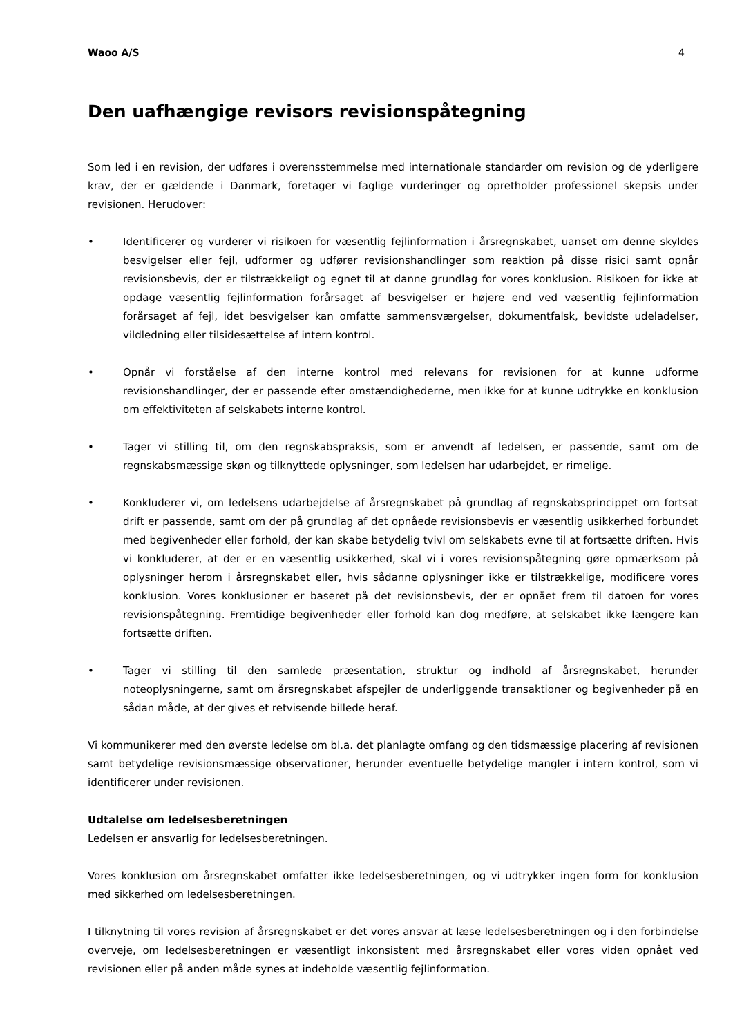Waoo A/S 4
Den uafhængige revisors revisionspåtegning
Som led i en revision, der udføres i overensstemmelse med internationale standarder om revision og de yderligere krav, der er gældende i Danmark, foretager vi faglige vurderinger og opretholder professionel skepsis under revisionen. Herudover:
• Identificerer og vurderer vi risikoen for væsentlig fejlinformation i årsregnskabet, uanset om denne skyldes besvigelser eller fejl, udformer og udfører revisionshandlinger som reaktion på disse risici samt opnår revisionsbevis, der er tilstrækkeligt og egnet til at danne grundlag for vores konklusion. Risikoen for ikke at opdage væsentlig fejlinformation forårsaget af besvigelser er højere end ved væsentlig fejlinformation forårsaget af fejl, idet besvigelser kan omfatte sammensværgelser, dokumentfalsk, bevidste udeladelser, vildledning eller tilsidesættelse af intern kontrol.
• Opnår vi forståelse af den interne kontrol med relevans for revisionen for at kunne udforme revisionshandlinger, der er passende efter omstændighederne, men ikke for at kunne udtrykke en konklusion om effektiviteten af selskabets interne kontrol.
• Tager vi stilling til, om den regnskabspraksis, som er anvendt af ledelsen, er passende, samt om de regnskabsmæssige skøn og tilknyttede oplysninger, som ledelsen har udarbejdet, er rimelige.
• Konkluderer vi, om ledelsens udarbejdelse af årsregnskabet på grundlag af regnskabsprincippet om fortsat drift er passende, samt om der på grundlag af det opnåede revisionsbevis er væsentlig usikkerhed forbundet med begivenheder eller forhold, der kan skabe betydelig tvivl om selskabets evne til at fortsætte driften. Hvis vi konkluderer, at der er en væsentlig usikkerhed, skal vi i vores revisionspåtegning gøre opmærksom på oplysninger herom i årsregnskabet eller, hvis sådanne oplysninger ikke er tilstrækkelige, modificere vores konklusion. Vores konklusioner er baseret på det revisionsbevis, der er opnået frem til datoen for vores revisionspåtegning. Fremtidige begivenheder eller forhold kan dog medføre, at selskabet ikke længere kan fortsætte driften.
• Tager vi stilling til den samlede præsentation, struktur og indhold af årsregnskabet, herunder noteoplysningerne, samt om årsregnskabet afspejler de underliggende transaktioner og begivenheder på en sådan måde, at der gives et retvisende billede heraf.
Vi kommunikerer med den øverste ledelse om bl.a. det planlagte omfang og den tidsmæssige placering af revisionen samt betydelige revisionsmæssige observationer, herunder eventuelle betydelige mangler i intern kontrol, som vi identificerer under revisionen.
Udtalelse om ledelsesberetningen
Ledelsen er ansvarlig for ledelsesberetningen.
Vores konklusion om årsregnskabet omfatter ikke ledelsesberetningen, og vi udtrykker ingen form for konklusion med sikkerhed om ledelsesberetningen.
I tilknytning til vores revision af årsregnskabet er det vores ansvar at læse ledelsesberetningen og i den forbindelse overveje, om ledelsesberetningen er væsentligt inkonsistent med årsregnskabet eller vores viden opnået ved revisionen eller på anden måde synes at indeholde væsentlig fejlinformation.